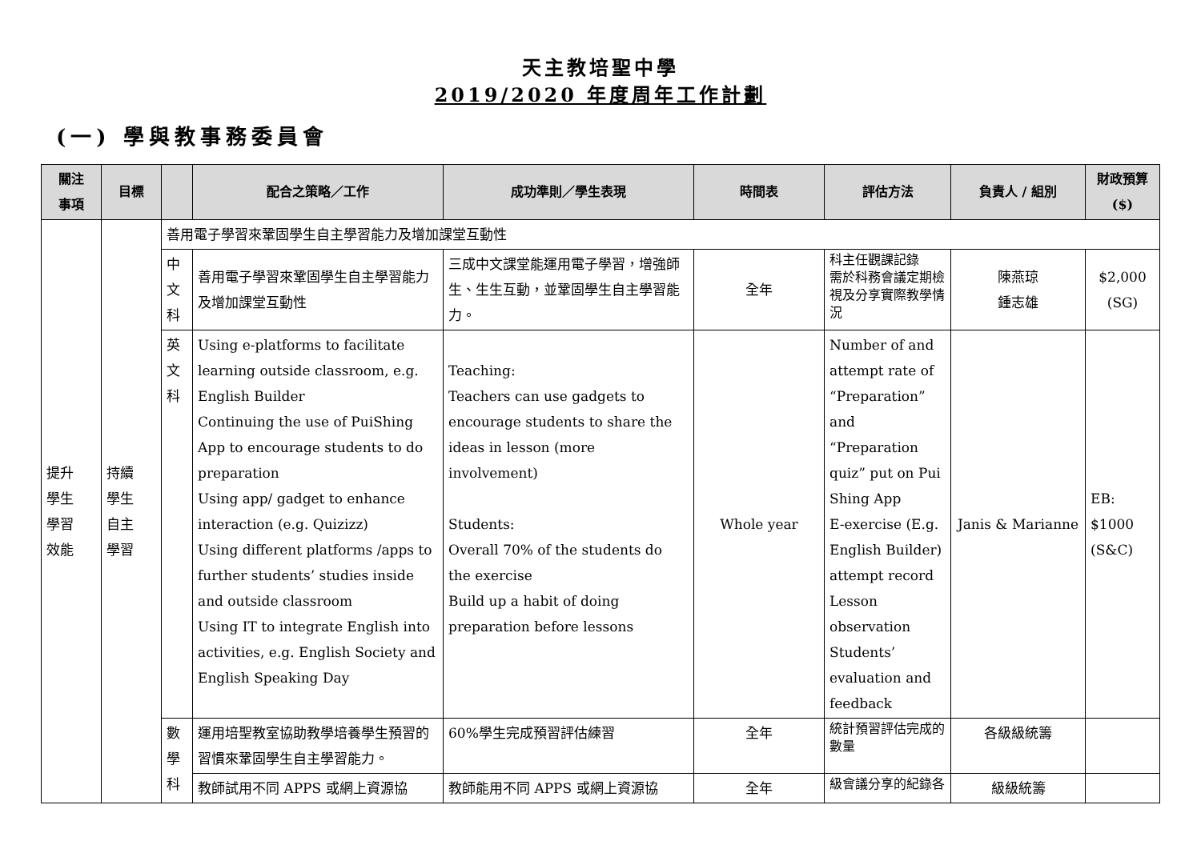天主教培聖中學
2019/2020 年度周年工作計劃
(一) 學與教事務委員會
| 關注 事項 | 目標 | | 配合之策略／工作 | 成功準則／學生表現 | 時間表 | 評估方法 | 負責人 / 組別 | 財政預算($) |
| --- | --- | --- | --- | --- | --- | --- | --- | --- |
| 提升 學生 學習 效能 | 持續 學生 自主 學習 | 善用電子學習來鞏固學生自主學習能力及增加課堂互動性 | | | | | | |
| | | 中 文 科 | 善用電子學習來鞏固學生自主學習能力及增加課堂互動性 | 三成中文課堂能運用電子學習，增強師生、生生互動，並鞏固學生自主學習能力。 | 全年 | 科主任觀課記錄 需於科務會議定期檢視及分享實際教學情況 | 陳燕琼 鍾志雄 | $2,000 (SG) |
| | | 英 文 科 | Using e-platforms to facilitate learning outside classroom, e.g. English Builder Continuing the use of PuiShing App to encourage students to do preparation Using app/ gadget to enhance interaction (e.g. Quizizz) Using different platforms /apps to further students’ studies inside and outside classroom Using IT to integrate English into activities, e.g. English Society and English Speaking Day | Teaching: Teachers can use gadgets to encourage students to share the ideas in lesson (more involvement) Students: Overall 70% of the students do the exercise Build up a habit of doing preparation before lessons | Whole year | Number of and attempt rate of “Preparation” and “Preparation quiz” put on Pui Shing App E-exercise (E.g. English Builder) attempt record Lesson observation Students’ evaluation and feedback | Janis & Marianne | EB: $1000 (S&C) |
| | | 數 學 科 | 運用培聖教室協助教學培養學生預習的習慣來鞏固學生自主學習能力。 | 60%學生完成預習評估練習 | 全年 | 統計預習評估完成的數量 | 各級級統籌 | |
| | | | 教師試用不同 APPS 或網上資源協 | 教師能用不同 APPS 或網上資源協 | 全年 | 級會議分享的紀錄各 | 級級統籌 | |